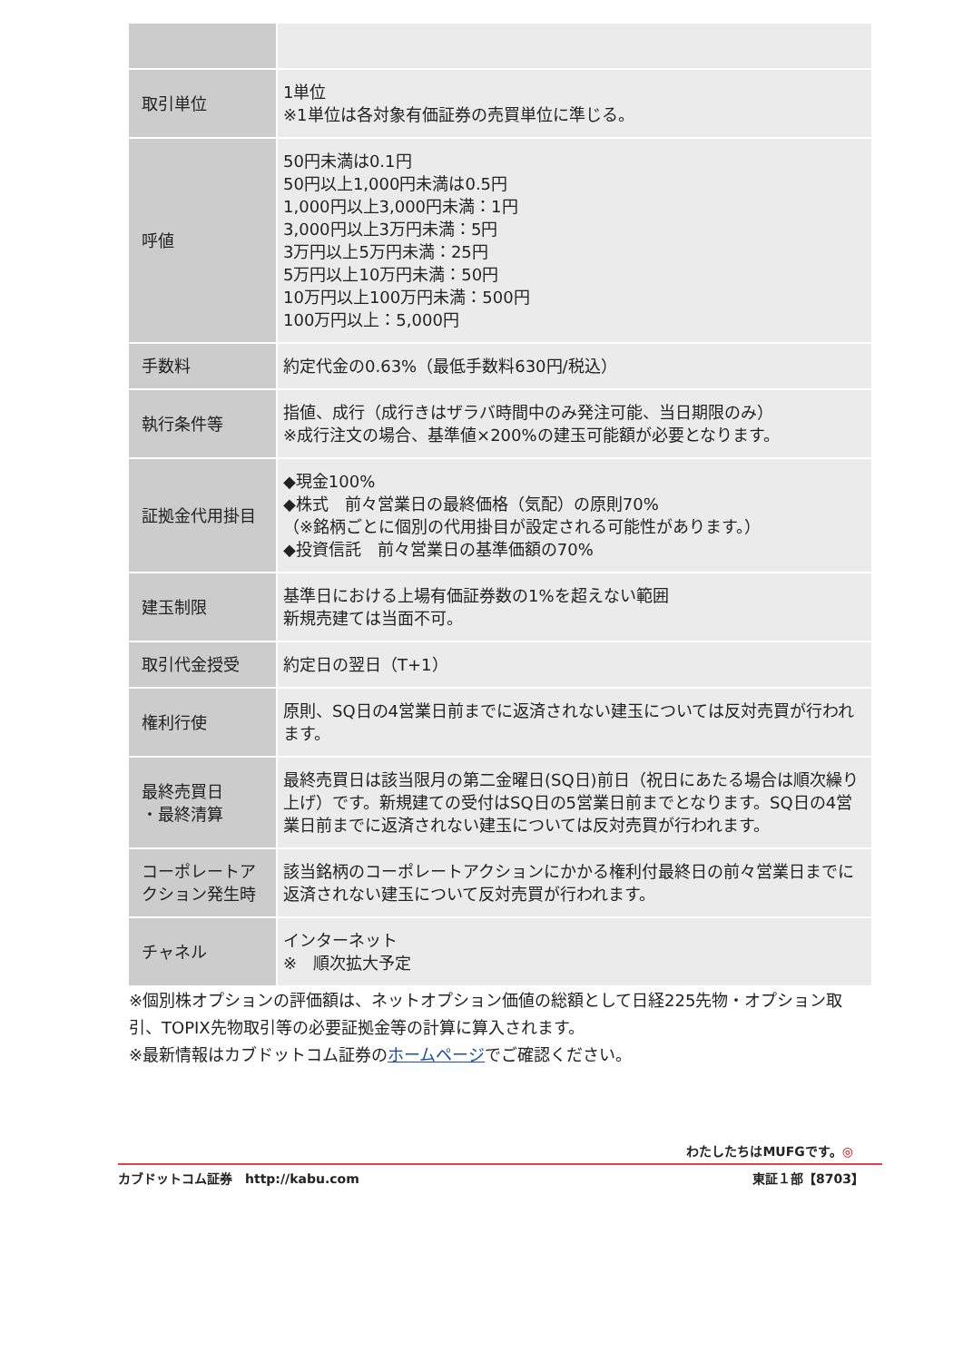| 取引単位 | 1単位 ※1単位は各対象有価証券の売買単位に準じる。 |
| 呼値 | 50円未満は0.1円 50円以上1,000円未満は0.5円 1,000円以上3,000円未満：1円 3,000円以上3万円未満：5円 3万円以上5万円未満：25円 5万円以上10万円未満：50円 10万円以上100万円未満：500円 100万円以上：5,000円 |
| 手数料 | 約定代金の0.63%（最低手数料630円/税込） |
| 執行条件等 | 指値、成行（成行きはザラバ時間中のみ発注可能、当日期限のみ） ※成行注文の場合、基準値×200%の建玉可能額が必要となります。 |
| 証拠金代用掛目 | ◆現金100% ◆株式 前々営業日の最終価格（気配）の原則70% （※銘柄ごとに個別の代用掛目が設定される可能性があります。） ◆投資信託 前々営業日の基準価額の70% |
| 建玉制限 | 基準日における上場有価証券数の1%を超えない範囲 新規売建ては当面不可。 |
| 取引代金授受 | 約定日の翌日（T+1） |
| 権利行使 | 原則、SQ日の4営業日前までに返済されない建玉については反対売買が行われます。 |
| 最終売買日 ・最終清算 | 最終売買日は該当限月の第二金曜日(SQ日)前日（祝日にあたる場合は順次繰り上げ）です。新規建ての受付はSQ日の5営業日前までとなります。SQ日の4営業日前までに返済されない建玉については反対売買が行われます。 |
| コーポレートアクション発生時 | 該当銘柄のコーポレートアクションにかかる権利付最終日の前々営業日までに返済されない建玉について反対売買が行われます。 |
| チャネル | インターネット ※ 順次拡大予定 |
※個別株オプションの評価額は、ネットオプション価値の総額として日経225先物・オプション取引、TOPIX先物取引等の必要証拠金等の計算に算入されます。
※最新情報はカブドットコム証券のホームページでご確認ください。
わたしたちはMUFGです。◎
カブドットコム証券　http://kabu.com 東証１部【8703】